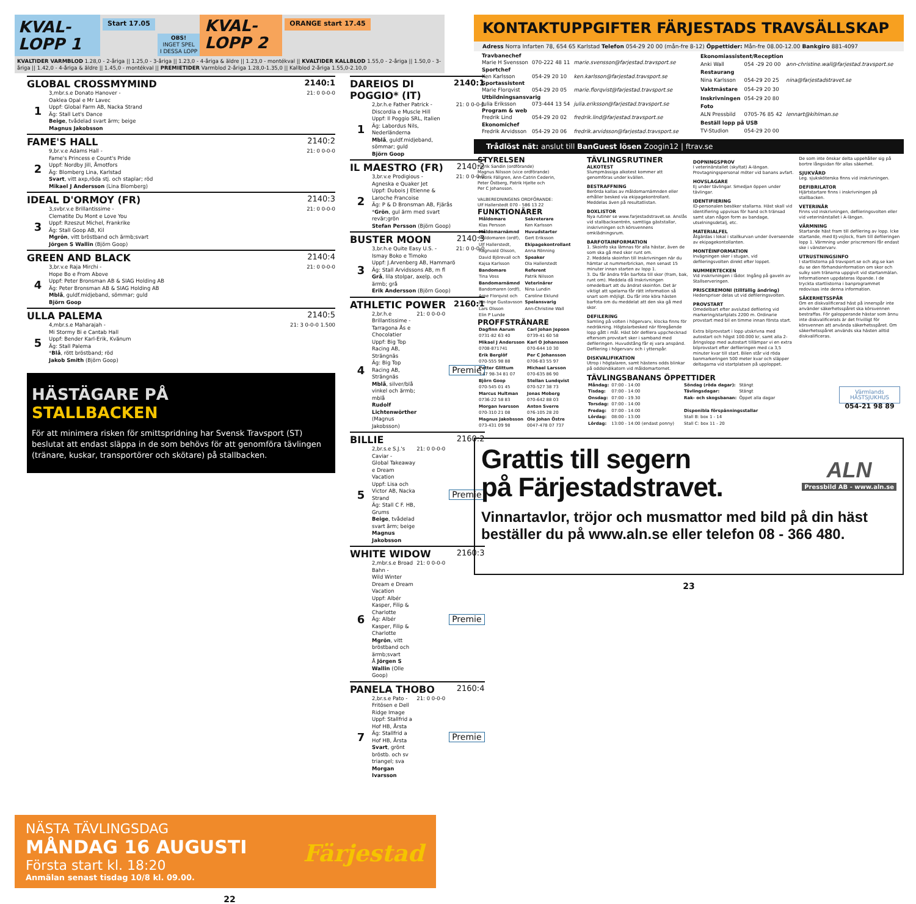KVAL-
LOPP 1
Start 17.05
OBS!
INGET SPEL
I DESSA LOPP
KVAL-
LOPP 2
ORANGE start 17.45
KVALTIDER VARMBLOD 1.28,0 - 2-åriga || 1.25,0 - 3-åriga || 1.23,0 - 4-åriga & äldre || 1.23,0 - montékval || KVALTIDER KALLBLOD 1.55,0 - 2-åriga || 1.50,0 - 3-åriga || 1.42,0 - 4-åriga & äldre || 1.45,0 - montékval || PREMIETIDER Varmblod 2-åriga 1.28,0-1.35,0 || Kallblod 2-åriga 1.55,0-2.10,0
GLOBAL CROSSMYMIND 2140:1
1
3,mbr.s.e Donato Hanover -
Oaklea Opal e Mr Lavec
Uppf: Global Farm AB, Nacka Strand
Äg: Stall Let's Dance
Beige, tvådelad svart ärm; beige
Magnus Jakobsson
21: 0 0-0-0
FAME'S HALL 2140:2
2
9,br.v.e Adams Hall -
Fame's Princess e Count's Pride
Uppf: Nordby Jill, Åmotfors
Äg: Blomberg Lina, Karlstad
Svart, vitt axp,röda stj. och staplar; röd
Mikael J Andersson (Lina Blomberg)
21: 0 0-0-0
IDEAL D'ORMOY (FR) 2140:3
3
3,svbr.v.e Brillantissime -
Clematite Du Mont e Love You
Uppf: Rzeszut Michel, Frankrike
Äg: Stall Goop AB, Kil
Mgrön, vitt bröstband och ärmb;svart
Jörgen S Wallin (Björn Goop)
21: 0 0-0-0
GREEN AND BLACK 2140:4
4
3,br.v.e Raja Mirchi -
Hope Bo e From Above
Uppf: Peter Bronsman AB & SIAG Holding AB
Äg: Peter Bronsman AB & SIAG Holding AB
Mblå, guldf.midjeband, sömmar; guld
Björn Goop
21: 0 0-0-0
ULLA PALEMA 2140:5
5
4,mbr.s.e Maharajah -
Mi Stormy Bi e Cantab Hall
Uppf: Bender Karl-Erik, Kvänum
Äg: Stall Palema
*Blå, rött bröstband; röd
Jakob Smith (Björn Goop)
21: 3 0-0-0 1.500
HÄSTÄGARE PÅ
STALLBACKEN
För att minimera risken för smittspridning har Svensk Travsport (ST) beslutat att endast släppa in de som behövs för att genomföra tävlingen (tränare, kuskar, transportörer och skötare) på stallbacken.
DAREIOS DI POGGIO* (IT) 2140:1
1
2,br.h.e Father Patrick -
Discordia e Muscle Hill
Uppf: Il Poggio SRL, Italien
Äg: Labordus Nils, Nederländerna
Mblå, guldf.midjeband, sömmar; guld
Björn Goop
21: 0 0-0-0
IL MAESTRO (FR) 2140:2
2
3,br.v.e Prodigious -
Agneska e Quaker Jet
Uppf: Dubois J Etienne & Laroche Francoise
Äg: P & D Bronsman AB, Fjärås
*Grön, gul ärm med svart revär;grön
Stefan Persson (Björn Goop)
21: 0 0-0-0
BUSTER MOON 2140:3
3
3,br.h.e Quite Easy U.S. -
Ismay Boko e Timoko
Uppf: J.Arvenberg AB, Hammarö
Äg: Stall Arvidssons AB, m fl
Grå, lila stolpar, axelp. och ärmb; grå
Erik Andersson (Björn Goop)
21: 0 0-0-0
ATHLETIC POWER 2160:1
4
2,br.h.e Brillantissime -
Tarragona Ås e Chocolatier
Uppf: Big Top Racing AB, Strängnäs
Äg: Big Top Racing AB, Strängnäs
Mblå, silver/blå vinkel och ärmb; mblå
Rudolf Lichtenwörther (Magnus Jakobsson)
21: 0 0-0-0
Premie
BILLIE 2160:2
5
2,br.s.e S.J.'s Caviar -
Global Takeaway e Dream Vacation
Uppf: Lisa och Victor AB, Nacka Strand
Äg: Stall C F. HB, Grums
Beige, tvådelad svart ärm; beige
Magnus Jakobsson
21: 0 0-0-0
Premie
WHITE WIDOW 2160:3
6
2,mbr.s.e Broad Bahn -
Wild Winter Dream e Dream Vacation
Uppf: Albér Kasper, Filip & Charlotte
Äg: Albér Kasper, Filip & Charlotte
Mgrön, vitt bröstband och ärmb;svart
Å Jörgen S Wallin (Olle Goop)
21: 0 0-0-0
Premie
PANELA THOBO 2160:4
7
2,br.s.e Pato -
Fritösen e Dell Ridge Image
Uppf: Stallfrid a Hof HB, Årsta
Äg: Stallfrid a Hof HB, Årsta
Svart, grönt bröstb. och sv triangel; sva
Morgan Ivarsson
21: 0 0-0-0
Premie
NÄSTA TÄVLINGSDAG
MÅNDAG 16 AUGUSTI
Första start kl. 18:20
Anmälan senast tisdag 10/8 kl. 09.00.
Färjestad
22
KONTAKTUPPGIFTER FÄRJESTADS TRAVSÄLLSKAP
Adress Norra Infarten 78, 654 65 Karlstad Telefon 054-29 20 00 (mån-fre 8-12) Öppettider: Mån-fre 08.00-12.00 Bankgiro 881-4097
| Travbanechef | | |
| --- | --- | --- |
| Marie H Svensson | 070-222 48 11 | marie.svensson@farjestad.travsport.se |
| Sportchef | | |
| Ken Karlsson | 054-29 20 10 | ken.karlsson@farjestad.travsport.se |
| Sportassistent | | |
| Marie Florqvist | 054-29 20 05 | marie.florqvist@farjestad.travsport.se |
| Utbildningsansvarig | | |
| Julia Eriksson | 073-444 13 54 | julia.eriksson@farjestad.travsport.se |
| Program & web | | |
| Fredrik Lind | 054-29 20 02 | fredrik.lind@farjestad.travsport.se |
| Ekonomichef | | |
| Fredrik Arvidsson | 054-29 20 06 | fredrik.arvidsson@farjestad.travsport.se |
| Ekonomiassistent/Reception | | |
| --- | --- | --- |
| Anki Wall | 054 -29 20 00 | ann-christine.wall@farjestad.travsport.se |
| Restaurang | | |
| Nina Karlsson | 054-29 20 25 | nina@farjestadstravet.se |
| Vaktmästare | 054-29 20 30 | |
| Inskrivningen | 054-29 20 80 | |
| Foto | | |
| ALN Pressbild | 0705-76 85 42 | lennart@kihlman.se |
| Beställ lopp på USB | | |
| TV-Studion | 054-29 20 00 | |
Trådlöst nät: anslut till BanGuest lösen Zoogin12 | ftrav.se
STYRELSEN
Patrik Sandin (ordförande)
Magnus Nilsson (vice ordförande)
Fredrik Fällgren, Ann-Catrin Cederin,
Peter Östberg, Patrik Hjelte och
Per C Johansson.
VALBEREDNINGENS ORDFÖRANDE:
Ulf Hallerstedt 070 - 586 13 22
FUNKTIONÄRER
| Måldomare | Sekreterare |
| --- | --- |
| Klas Persson | Ken Karlsson |
| Måldomarnämnd | Huvudstarter |
| Måldomaren (ordf), | Gert Eriksson |
| Ulf Hallerstedt, | Ekipagekontrollant |
| Ragnvald Olsson, | Anna Rönning |
| David Björevall och | Speaker |
| Kajsa Karlsson | Ola Hallerstedt |
| Bandomare | Referent |
| Tina Voss | Patrik Nilsson |
| Bandomarnämnd | Veterinärer |
| Bandomaren (ordf), | Nina Lundin |
| Arne Florqvist och | Caroline Eklund |
| Jan-Inge Gustavsson | Spelansvarig |
| Lars Olsson | Ann-Christine Wall |
| Elin P Lunde | |
PROFFSTRÄNARE
| Dagfinn Aarum | Carl Johan Jepson |
| --- | --- |
| 0731-82 63 40 | 0739-41 60 58 |
| Mikael J Andersson | Karl O Johansson |
| 0708-871741 | 070-644 10 30 |
| Erik Berglöf | Per C Johansson |
| 070-555 98 88 | 0706-83 55 97 |
| Petter Glittum | Michael Larsson |
| +47 98-34 81 07 | 070-635 86 90 |
| Björn Goop | Stellan Lundqvist |
| 070-545 01 45 | 070-527 38 73 |
| Marcus Hultman | Jonas Moberg |
| 0736-22 58 83 | 070-642 88 03 |
| Morgan Ivarsson | Anton Sverre |
| 070-310 21 08 | 076-105 28 20 |
| Magnus Jakobsson | Ole Johan Östre |
| 073-431 09 98 | 0047-478 07 737 |
TÄVLINGSRUTINER
ALKOTEST
Slumpmässiga alkotest kommer att genomföras under kvällen.
BESTRAFFNING
Berörda kallas av måldomarnämnden eller erhåller besked via ekipagekontrollant. Meddelas även på resultatlistan.
BOXLISTOR
Nya rutiner se www.farjestadstravet.se. Anslås vid stallbacksentrén, samtliga gäststallar, inskrivningen och körsvennens omklädningsrum.
BARFOTAINFORMATION
1. Skoinfo ska lämnas för alla hästar, även de som ska gå med skor runt om.
2. Meddela skoinfon till Inskrivningen när du hämtar ut nummerbrickan, men senast 15 minuter innan starten av lopp 1.
3. Du får ändra från barfota till skor (fram, bak, runt om). Meddela då Inskrivningen omedelbart att du ändrat skoinfon. Det är viktigt att spelarna får rätt information så snart som möjligt. Du får inte köra hästen barfota om du meddelat att den ska gå med skor.
DEFILERING
Samling på volten i högervarv, klocka finns för nedräkning. Högtalarbesked när föregående lopp gått i mål. Häst bör defilera uppchecknad eftersom provstart sker i samband med defileringen. Huvudstång får ej vara anspänd. Defilering i högervarv och i ytterspår.
DISKVALIFIKATION
Utrop i högtalaren, samt hästens odds blinkar på oddsindikatorn vid måldomartornet.
DOPNINGSPROV
I veterinärstallet (skyltat) A-längan. Provtagningspersonal möter vid banans avfart.
HOVSLAGARE
Ej under tävlingar. Smedjan öppen under tävlingar.
IDENTIFIERING
ID-personalen besöker stallarna. Häst skall vid identifiering uppvisas för hand och tränsad samt utan någon form av bandage, utselningsdetalj, etc.
MATERIALFEL
Åtgärdas i lokal i stallkurvan under överseende av ekipagekontollanten.
MONTÉINFORMATION
Invägningen sker i stugan, vid defileringsvolten direkt efter loppet.
NUMMERTECKEN
Vid inskrivningen i lådor. Ingång på gaveln av Stallserveringen.
PRISCEREMONI (tillfällig ändring)
Hederspriser delas ut vid defileringsvolten.
PROVSTART
Omedelbart efter avslutad defilering vid markering/startplats 2200 m. Ordinarie provstart med bil en timme innan första start.
Extra bilprovstart i lopp utskrivna med autostart och högst 100.000 kr, samt alla 2-åringslopp med autostart tillämpar vi en extra bilprovstart efter defileringen med ca 3,5 minuter kvar till start. Bilen står vid röda banmarkeringen 500 meter kvar och släpper deltagarna vid startplatsen på upploppet.
De som inte önskar delta uppehåller sig på bortre långsidan för allas säkerhet.
SJUKVÅRD
Leg. sjuksköterska finns vid inskrivningen.
DEFIBRILATOR
Hjärtstartare finns i inskrivningen på stallbacken.
VETERINÄR
Finns vid inskrivningen, defileringsvolten eller vid veterinärstallet i A-längan.
VÄRMNING
Startande häst fram till defilering av lopp. Icke startande, med EJ-vojlock, fram till defileringen lopp 1. Värmning under priscremoni får endast ske i vänstervarv.
UTRUSTNINGSINFO
I startlistorna på travsport.se och atg.se kan du se den förhandsinformation om skor och sulky som tränarna uppgivit vid startanmälan. Informationen uppdateras löpande. I de tryckta startlistorna i banprogrammet redovisas inte denna information.
SÄKERHETSSPÅR
Om en diskvalificerad häst på innerspår inte använder säkerhetsspåret ska körsvennen bestraffas. För galopperande hästar som ännu inte diskvalificerats är det frivilligt för körsvennen att använda säkerhetsspåret. Om säkerhetsspåret används ska hästen alltid diskvalificeras.
TÄVLINGSBANANS ÖPPETTIDER
| Måndag: | 07:00 - 14:00 |
| Tisdag: | 07:00 - 14:00 |
| Onsdag: | 07:00 - 19.30 |
| Torsdag: | 07:00 - 14:00 |
| Fredag: | 07:00 - 14:00 |
| Lördag: | 08:00 - 13:00 |
| Lördag: | 13:00 - 14:00 (endast ponny) |
| Söndag (röda dagar): | Stängt |
| Tävlingsdagar: | Stängt |
| Rak- och skogsbanan: | Öppet alla dagar |
| Disponibla förspänningsstallar | |
| Stall B: box 1 - 14 | |
| Stall C: box 11 - 20 | |
Värmlands HÄSTSJUKHUS
054-21 98 89
Grattis till segern
på Färjestadstravet.
ALN
Pressbild AB - www.aln.se
Vinnartavlor, tröjor och musmattor med bild på din häst beställer du på www.aln.se eller telefon 08 - 366 480.
23